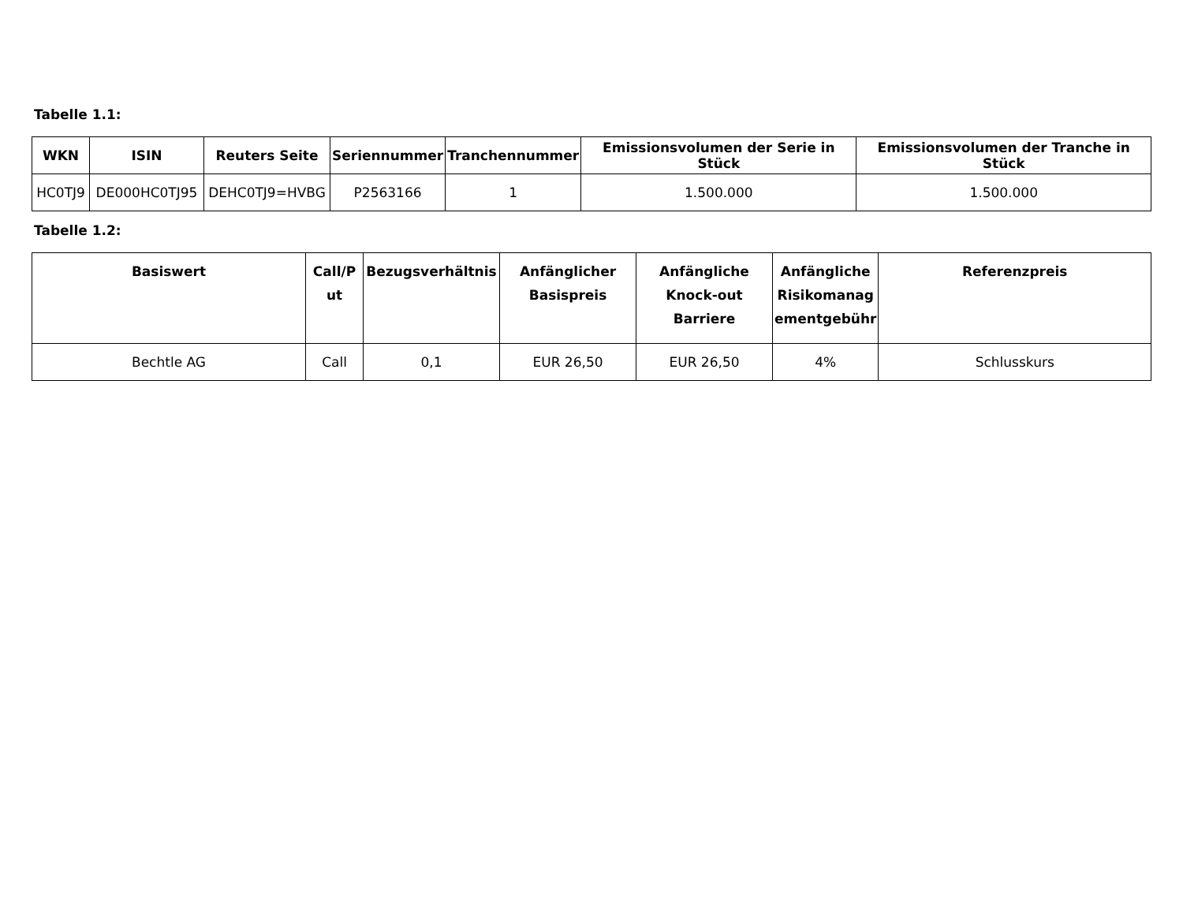Tabelle 1.1:
| WKN | ISIN | Reuters Seite | Seriennummer | Tranchennummer | Emissionsvolumen der Serie in Stück | Emissionsvolumen der Tranche in Stück |
| --- | --- | --- | --- | --- | --- | --- |
| HC0TJ9 | DE000HC0TJ95 | DEHC0TJ9=HVBG | P2563166 | 1 | 1.500.000 | 1.500.000 |
Tabelle 1.2:
| Basiswert | Call/P ut | Bezugsverhältnis | Anfänglicher Basispreis | Anfängliche Knock-out Barriere | Anfängliche Risikomanag ementgebühr | Referenzpreis |
| --- | --- | --- | --- | --- | --- | --- |
| Bechtle AG | Call | 0,1 | EUR 26,50 | EUR 26,50 | 4% | Schlusskurs |